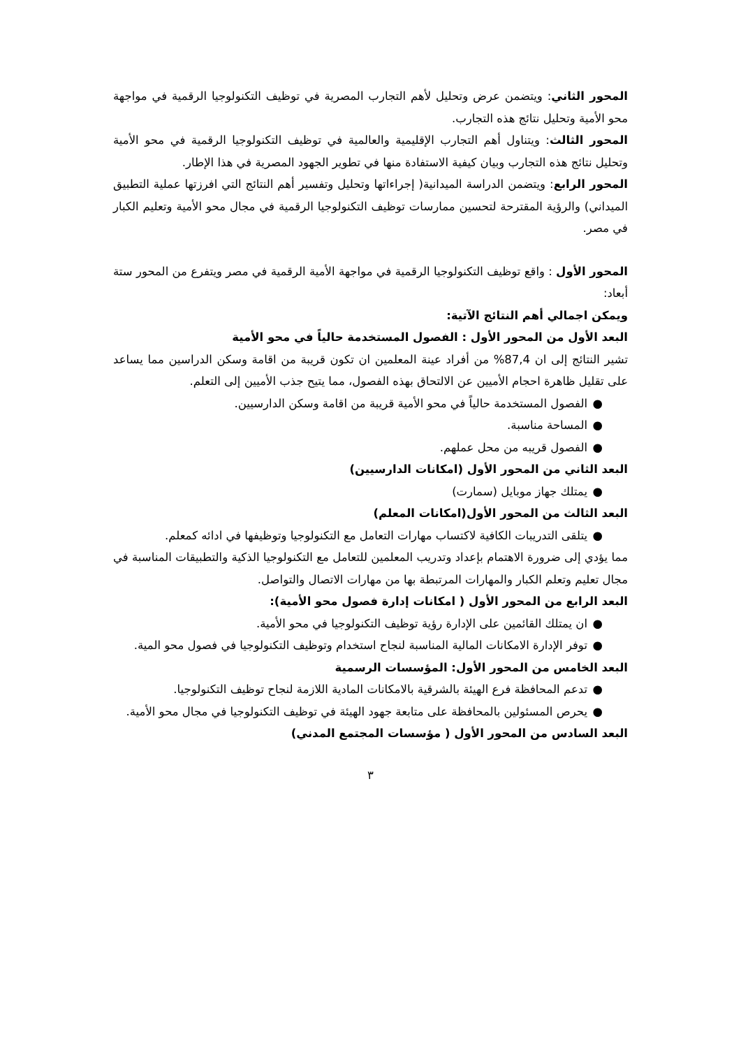المحور الثاني: ويتضمن عرض وتحليل لأهم التجارب المصرية في توظيف التكنولوجيا الرقمية في مواجهة محو الأمية وتحليل نتائج هذه التجارب.
المحور الثالث: ويتناول أهم التجارب الإقليمية والعالمية في توظيف التكنولوجيا الرقمية في محو الأمية وتحليل نتائج هذه التجارب وبيان كيفية الاستفادة منها في تطوير الجهود المصرية في هذا الإطار.
المحور الرابع: ويتضمن الدراسة الميدانية( إجراءاتها وتحليل وتفسير أهم النتائج التي افرزتها عملية التطبيق الميداني) والرؤية المقترحة لتحسين ممارسات توظيف التكنولوجيا الرقمية في مجال محو الأمية وتعليم الكبار في مصر.
المحور الأول : واقع توظيف التكنولوجيا الرقمية في مواجهة الأمية الرقمية في مصر ويتفرع من المحور ستة أبعاد:
ويمكن اجمالي أهم النتائج الآتية:
البعد الأول من المحور الأول : الفصول المستخدمة حالياً في محو الأمية
تشير النتائج إلى ان 87,4% من أفراد عينة المعلمين ان تكون قريبة من اقامة وسكن الدراسين مما يساعد على تقليل ظاهرة احجام الأميين عن الالتحاق بهذه الفصول، مما يتيح جذب الأميين إلى التعلم.
● الفصول المستخدمة حالياً في محو الأمية قريبة من اقامة وسكن الدارسيين.
● المساحة مناسبة.
● الفصول قريبه من محل عملهم.
البعد الثاني من المحور الأول (امكانات الدارسيين)
● يمتلك جهاز موبايل (سمارت)
البعد الثالث من المحور الأول(امكانات المعلم)
● يتلقى التدريبات الكافية لاكتساب مهارات التعامل مع التكنولوجيا وتوظيفها في ادائه كمعلم.
مما يؤدي إلى ضرورة الاهتمام بإعداد وتدريب المعلمين للتعامل مع التكنولوجيا الذكية والتطبيقات المناسبة في مجال تعليم وتعلم الكبار والمهارات المرتبطة بها من مهارات الاتصال والتواصل.
البعد الرابع من المحور الأول ( امكانات إدارة فصول محو الأمية):
● ان يمتلك القائمين على الإدارة رؤية توظيف التكنولوجيا في محو الأمية.
● توفر الإدارة الامكانات المالية المناسبة لنجاح استخدام وتوظيف التكنولوجيا في فصول محو المية.
البعد الخامس من المحور الأول: المؤسسات الرسمية
● تدعم المحافظة فرع الهيئة بالشرقية بالامكانات المادية اللازمة لنجاح توظيف التكنولوجيا.
● يحرص المسئولين بالمحافظة على متابعة جهود الهيئة في توظيف التكنولوجيا في مجال محو الأمية.
البعد السادس من المحور الأول ( مؤسسات المجتمع المدني)
٣